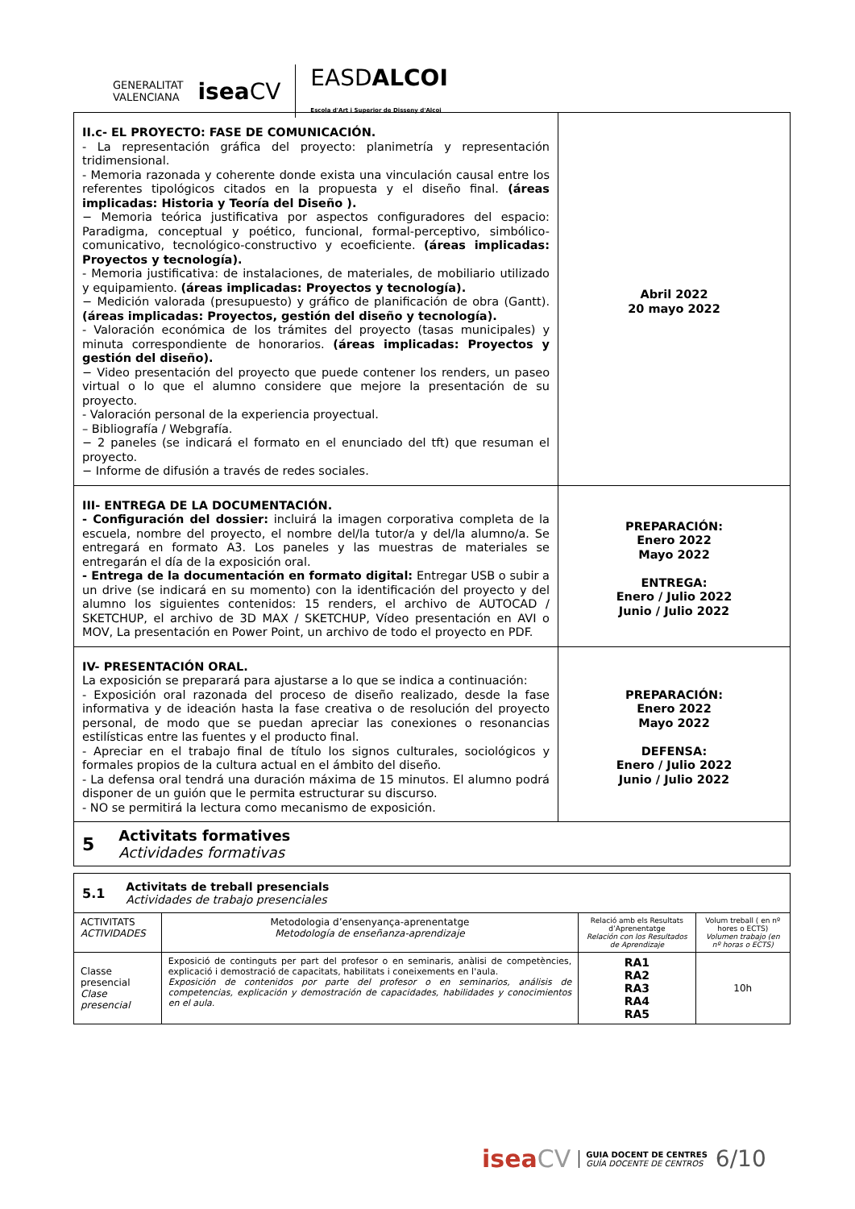GENERALITAT
VALENCIANA iseaCV EASDALCOI
Escola d'Art i Superior de Disseny d'Alcoi
| II.c- EL PROYECTO: FASE DE COMUNICACIÓN. - La representación gráfica del proyecto: planimetría y representación tridimensional. - Memoria razonada y coherente donde exista una vinculación causal entre los referentes tipológicos citados en la propuesta y el diseño final. (áreas implicadas: Historia y Teoría del Diseño ). − Memoria teórica justificativa por aspectos configuradores del espacio: Paradigma, conceptual y poético, funcional, formal-perceptivo, simbólico-comunicativo, tecnológico-constructivo y ecoeficiente. (áreas implicadas: Proyectos y tecnología). - Memoria justificativa: de instalaciones, de materiales, de mobiliario utilizado y equipamiento. (áreas implicadas: Proyectos y tecnología). − Medición valorada (presupuesto) y gráfico de planificación de obra (Gantt). (áreas implicadas: Proyectos, gestión del diseño y tecnología). - Valoración económica de los trámites del proyecto (tasas municipales) y minuta correspondiente de honorarios. (áreas implicadas: Proyectos y gestión del diseño). − Video presentación del proyecto que puede contener los renders, un paseo virtual o lo que el alumno considere que mejore la presentación de su proyecto. - Valoración personal de la experiencia proyectual. – Bibliografía / Webgrafía. − 2 paneles (se indicará el formato en el enunciado del tft) que resuman el proyecto. − Informe de difusión a través de redes sociales. | Abril 2022 20 mayo 2022 |
| III- ENTREGA DE LA DOCUMENTACIÓN. - Configuración del dossier: incluirá la imagen corporativa completa de la escuela, nombre del proyecto, el nombre del/la tutor/a y del/la alumno/a. Se entregará en formato A3. Los paneles y las muestras de materiales se entregarán el día de la exposición oral. - Entrega de la documentación en formato digital: Entregar USB o subir a un drive (se indicará en su momento) con la identificación del proyecto y del alumno los siguientes contenidos: 15 renders, el archivo de AUTOCAD / SKETCHUP, el archivo de 3D MAX / SKETCHUP, Vídeo presentación en AVI o MOV, La presentación en Power Point, un archivo de todo el proyecto en PDF. | PREPARACIÓN: Enero 2022 Mayo 2022 ENTREGA: Enero / Julio 2022 Junio / Julio 2022 |
| IV- PRESENTACIÓN ORAL. La exposición se preparará para ajustarse a lo que se indica a continuación: - Exposición oral razonada del proceso de diseño realizado, desde la fase informativa y de ideación hasta la fase creativa o de resolución del proyecto personal, de modo que se puedan apreciar las conexiones o resonancias estilísticas entre las fuentes y el producto final. - Apreciar en el trabajo final de título los signos culturales, sociológicos y formales propios de la cultura actual en el ámbito del diseño. - La defensa oral tendrá una duración máxima de 15 minutos. El alumno podrá disponer de un guión que le permita estructurar su discurso. - NO se permitirá la lectura como mecanismo de exposición. | PREPARACIÓN: Enero 2022 Mayo 2022 DEFENSA: Enero / Julio 2022 Junio / Julio 2022 |
5
Activitats formatives
Actividades formativas
| 5.1 Activitats de treball presencials Actividades de trabajo presenciales | | | |
| ACTIVITATS ACTIVIDADES | Metodologia d’ensenyança-aprenentatge Metodología de enseñanza-aprendizaje | Relació amb els Resultats d’Aprenentatge Relación con los Resultados de Aprendizaje | Volum treball ( en nº hores o ECTS) Volumen trabajo (en nº horas o ECTS) |
| Classe presencial Clase presencial | Exposició de continguts per part del profesor o en seminaris, anàlisi de competències, explicació i demostració de capacitats, habilitats i coneixements en l'aula. Exposición de contenidos por parte del profesor o en seminarios, análisis de competencias, explicación y demostración de capacidades, habilidades y conocimientos en el aula. | RA1 RA2 RA3 RA4 RA5 | 10h |
iseaCV GUIA DOCENT DE CENTRES
GUÍA DOCENTE DE CENTROS 6/10